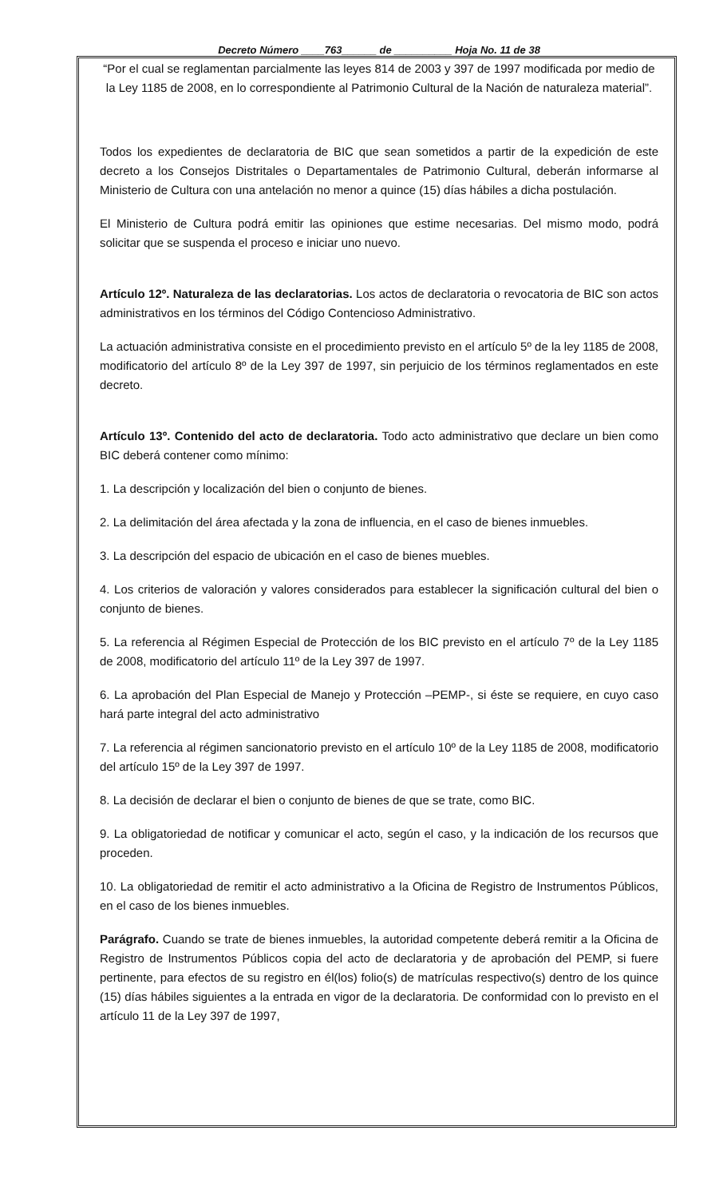Decreto Número ____763______ de __________ Hoja No. 11 de 38
“Por el cual se reglamentan parcialmente las leyes 814 de 2003 y 397 de 1997 modificada por medio de la Ley 1185 de 2008, en lo correspondiente al Patrimonio Cultural de la Nación de naturaleza material”.
Todos los expedientes de declaratoria de BIC que sean sometidos a partir de la expedición de este decreto a los Consejos Distritales o Departamentales de Patrimonio Cultural, deberán informarse al Ministerio de Cultura con una antelación no menor a quince (15) días hábiles a dicha postulación.
El Ministerio de Cultura podrá emitir las opiniones que estime necesarias. Del mismo modo, podrá solicitar que se suspenda el proceso e iniciar uno nuevo.
Artículo 12º. Naturaleza de las declaratorias. Los actos de declaratoria o revocatoria de BIC son actos administrativos en los términos del Código Contencioso Administrativo.
La actuación administrativa consiste en el procedimiento previsto en el artículo 5º de la ley 1185 de 2008, modificatorio del artículo 8º de la Ley 397 de 1997, sin perjuicio de los términos reglamentados en este decreto.
Artículo 13º. Contenido del acto de declaratoria. Todo acto administrativo que declare un bien como BIC deberá contener como mínimo:
1. La descripción y localización del bien o conjunto de bienes.
2. La delimitación del área afectada y la zona de influencia, en el caso de bienes inmuebles.
3. La descripción del espacio de ubicación en el caso de bienes muebles.
4. Los criterios de valoración y valores considerados para establecer la significación cultural del bien o conjunto de bienes.
5. La referencia al Régimen Especial de Protección de los BIC previsto en el artículo 7º de la Ley 1185 de 2008, modificatorio del artículo 11º de la Ley 397 de 1997.
6. La aprobación del Plan Especial de Manejo y Protección –PEMP-, si éste se requiere, en cuyo caso hará parte integral del acto administrativo
7. La referencia al régimen sancionatorio previsto en el artículo 10º de la Ley 1185 de 2008, modificatorio del artículo 15º de la Ley 397 de 1997.
8. La decisión de declarar el bien o conjunto de bienes de que se trate, como BIC.
9. La obligatoriedad de notificar y comunicar el acto, según el caso, y la indicación de los recursos que proceden.
10. La obligatoriedad de remitir el acto administrativo a la Oficina de Registro de Instrumentos Públicos, en el caso de los bienes inmuebles.
Parágrafo. Cuando se trate de bienes inmuebles, la autoridad competente deberá remitir a la Oficina de Registro de Instrumentos Públicos copia del acto de declaratoria y de aprobación del PEMP, si fuere pertinente, para efectos de su registro en él(los) folio(s) de matrículas respectivo(s) dentro de los quince (15) días hábiles siguientes a la entrada en vigor de la declaratoria. De conformidad con lo previsto en el artículo 11 de la Ley 397 de 1997,